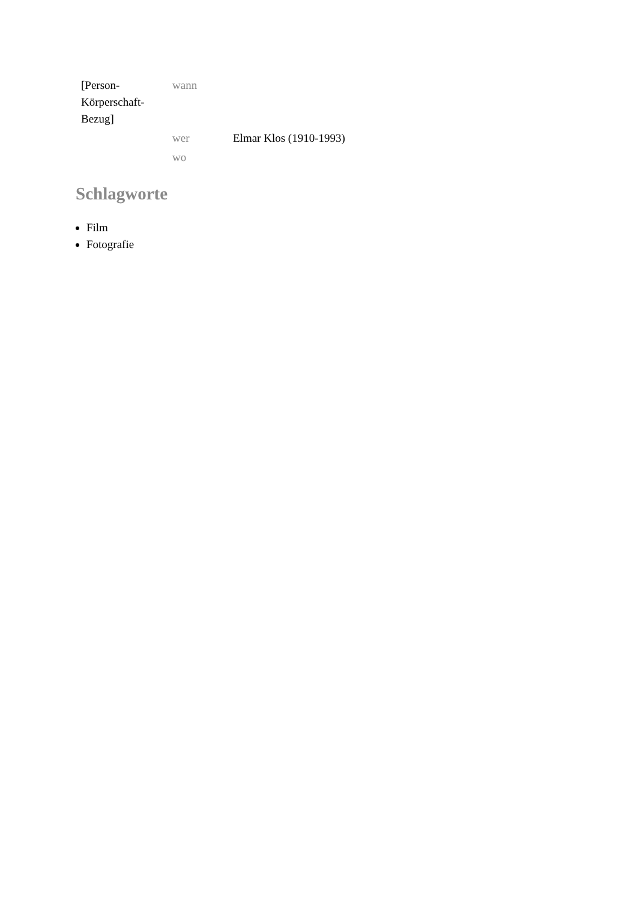| [Person- Körperschaft- Bezug] | wann | |
| | wer | Elmar Klos (1910-1993) |
| | wo | |
Schlagworte
Film
Fotografie